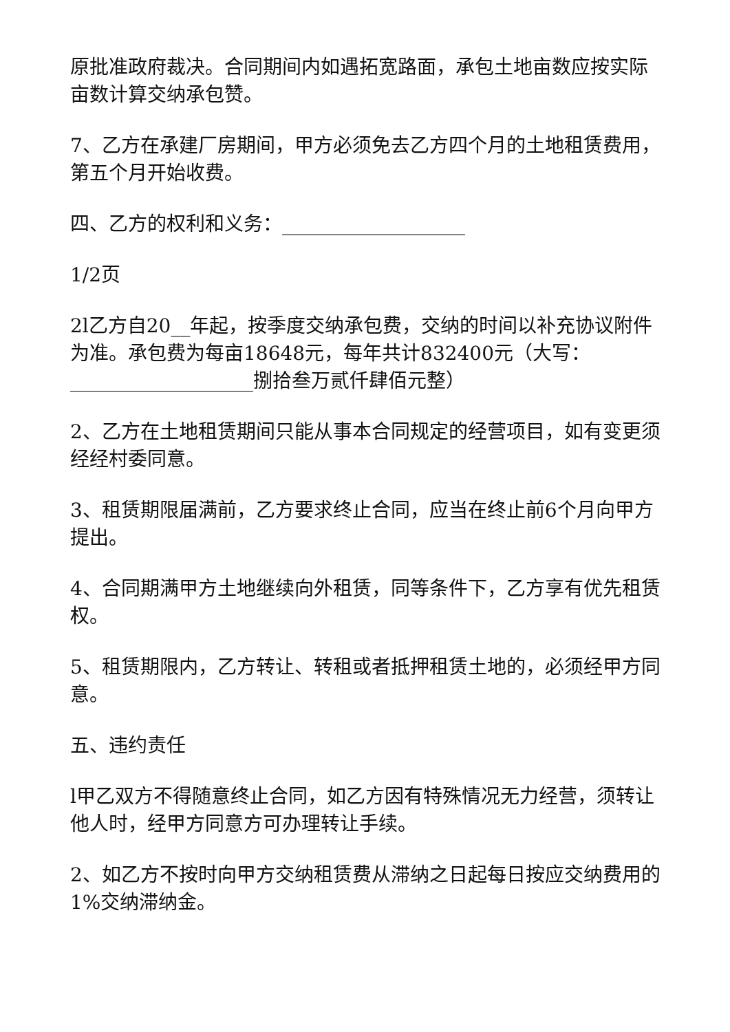原批准政府裁决。合同期间内如遇拓宽路面，承包土地亩数应按实际亩数计算交纳承包赞。
7、乙方在承建厂房期间，甲方必须免去乙方四个月的土地租赁费用，第五个月开始收费。
四、乙方的权利和义务：___________________
1/2页
2l乙方自20__年起，按季度交纳承包费，交纳的时间以补充协议附件为准。承包费为每亩18648元，每年共计832400元（大写：___________________捌拾叁万贰仟肆佰元整）
2、乙方在土地租赁期间只能从事本合同规定的经营项目，如有变更须经经村委同意。
3、租赁期限届满前，乙方要求终止合同，应当在终止前6个月向甲方提出。
4、合同期满甲方土地继续向外租赁，同等条件下，乙方享有优先租赁权。
5、租赁期限内，乙方转让、转租或者抵押租赁土地的，必须经甲方同意。
五、违约责任
l甲乙双方不得随意终止合同，如乙方因有特殊情况无力经营，须转让他人时，经甲方同意方可办理转让手续。
2、如乙方不按时向甲方交纳租赁费从滞纳之日起每日按应交纳费用的1%交纳滞纳金。